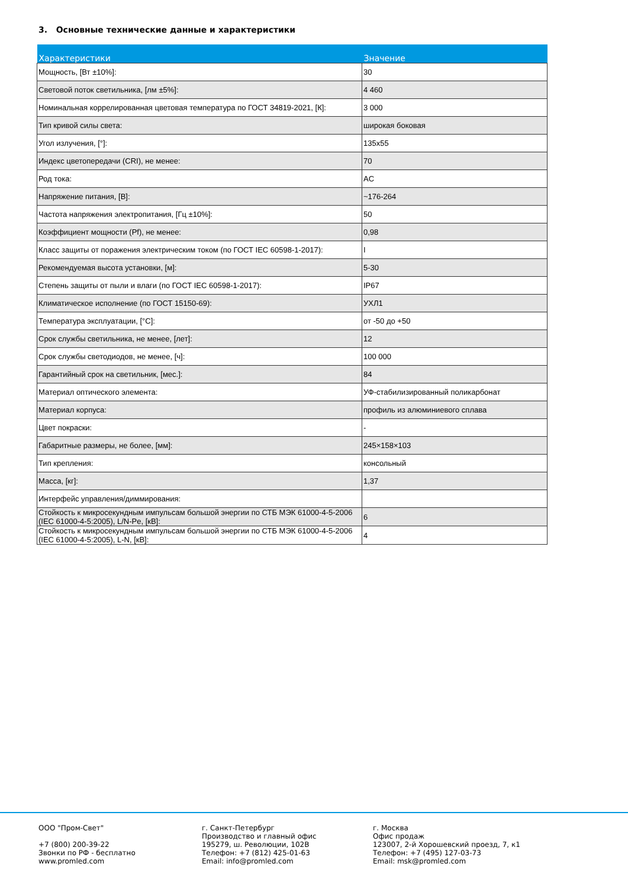3. Основные технические данные и характеристики
| Характеристики | Значение |
| --- | --- |
| Мощность, [Вт ±10%]: | 30 |
| Световой поток светильника, [лм ±5%]: | 4 460 |
| Номинальная коррелированная цветовая температура по ГОСТ 34819-2021, [К]: | 3 000 |
| Тип кривой силы света: | широкая боковая |
| Угол излучения, [°]: | 135x55 |
| Индекс цветопередачи (CRI), не менее: | 70 |
| Род тока: | AC |
| Напряжение питания, [В]: | ~176-264 |
| Частота напряжения электропитания, [Гц ±10%]: | 50 |
| Коэффициент мощности (Pf), не менее: | 0,98 |
| Класс защиты от поражения электрическим током (по ГОСТ IEC 60598-1-2017): | I |
| Рекомендуемая высота установки, [м]: | 5-30 |
| Степень защиты от пыли и влаги (по ГОСТ IEC 60598-1-2017): | IP67 |
| Климатическое исполнение (по ГОСТ 15150-69): | УХЛ1 |
| Температура эксплуатации, [°C]: | от -50 до +50 |
| Срок службы светильника, не менее, [лет]: | 12 |
| Срок службы светодиодов, не менее, [ч]: | 100 000 |
| Гарантийный срок на светильник, [мес.]: | 84 |
| Материал оптического элемента: | УФ-стабилизированный поликарбонат |
| Материал корпуса: | профиль из алюминиевого сплава |
| Цвет покраски: | - |
| Габаритные размеры, не более, [мм]: | 245×158×103 |
| Тип крепления: | консольный |
| Масса, [кг]: | 1,37 |
| Интерфейс управления/диммирования: | |
| Стойкость к микросекундным импульсам большой энергии по СТБ МЭК 61000-4-5-2006 (IEC 61000-4-5:2005), L/N-Pe, [кВ]: | 6 |
| Стойкость к микросекундным импульсам большой энергии по СТБ МЭК 61000-4-5-2006 (IEC 61000-4-5:2005), L-N, [кВ]: | 4 |
ООО "Пром-Свет" +7 (800) 200-39-22 Звонки по РФ - бесплатно www.promled.com
г. Санкт-Петербург Производство и главный офис 195279, ш. Революции, 102В Телефон: +7 (812) 425-01-63 Email: info@promled.com
г. Москва Офис продаж 123007, 2-й Хорошевский проезд, 7, к1 Телефон: +7 (495) 127-03-73 Email: msk@promled.com